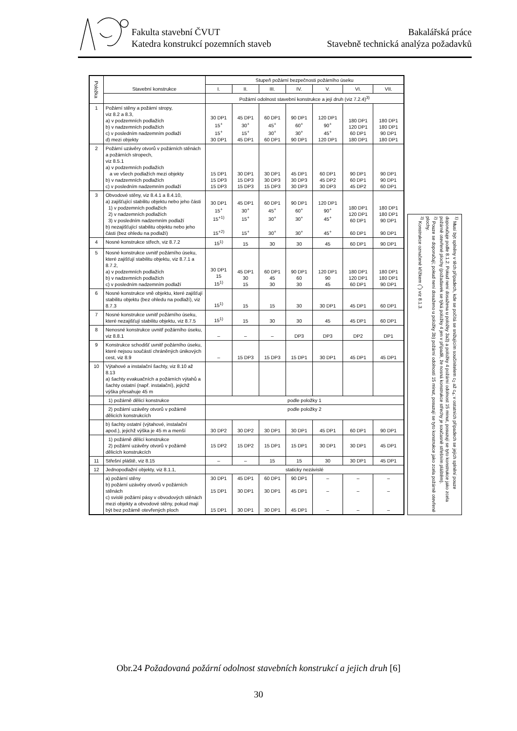Fakulta stavební ČVUT
Katedra konstrukcí pozemních staveb
Bakalářská práce
Stavebně technická analýza požadavků
| Položka | Stavební konstrukce | Stupeň požární bezpečnosti požárního úseku | | | | | | |
| --- | --- | --- | --- | --- | --- | --- | --- | --- |
| | | I. | II. | III. | IV. | V. | VI. | VII. |
| | | Požární odolnost stavební konstrukce a její druh (viz 7.2.4)<sup>3)</sup> | | | | | | |
| 1 | Požární stěny a požární stropy, viz 8.2 a 8.3, a) v podzemních podlažích b) v nadzemních podlažích c) v posledním nadzemním podlaží d) mezi objekty | 30 DP1 15<sup>+</sup> 15<sup>+</sup> 30 DP1 | 45 DP1 30<sup>+</sup> 15<sup>+</sup> 45 DP1 | 60 DP1 45<sup>+</sup> 30<sup>+</sup> 60 DP1 | 90 DP1 60<sup>+</sup> 30<sup>+</sup> 90 DP1 | 120 DP1 90<sup>+</sup> 45<sup>+</sup> 120 DP1 | 180 DP1 120 DP1 60 DP1 180 DP1 | 180 DP1 180 DP1 90 DP1 180 DP1 |
| 2 | Požární uzávěry otvorů v požárních stěnách a požárních stropech, viz 8.5.1 a) v podzemních podlažích a ve všech podlažích mezi objekty b) v nadzemních podlažích c) v posledním nadzemním podlaží | 15 DP1 15 DP3 15 DP3 | 30 DP1 15 DP3 15 DP3 | 30 DP1 30 DP3 15 DP3 | 45 DP1 30 DP3 30 DP3 | 60 DP1 45 DP2 30 DP3 | 90 DP1 60 DP1 45 DP2 | 90 DP1 90 DP1 60 DP1 |
| 3 | Obvodové stěny, viz 8.4.1 a 8.4.10, a) zajišťující stabilitu objektu nebo jeho části 1) v podzemních podlažích 2) v nadzemních podlažích 3) v posledním nadzemním podlaží b) nezajišťující stabilitu objektu nebo jeho části (bez ohledu na podlaží) | 30 DP1 15<sup>+</sup> 15<sup>+1)</sup> 15<sup>+2)</sup> | 45 DP1 30<sup>+</sup> 15<sup>+</sup> 15<sup>+</sup> | 60 DP1 45<sup>+</sup> 30<sup>+</sup> 30<sup>+</sup> | 90 DP1 60<sup>+</sup> 30<sup>+</sup> 30<sup>+</sup> | 120 DP1 90<sup>+</sup> 45<sup>+</sup> 45<sup>+</sup> | 180 DP1 120 DP1 60 DP1 60 DP1 | 180 DP1 180 DP1 90 DP1 90 DP1 |
| 4 | Nosné konstrukce střech, viz 8.7.2 | 15<sup>1)</sup> | 15 | 30 | 30 | 45 | 60 DP1 | 90 DP1 |
| 5 | Nosné konstrukce uvnitř požárního úseku, které zajišťují stabilitu objektu, viz 8.7.1 a 8.7.2, a) v podzemních podlažích b) v nadzemních podlažích c) v posledním nadzemním podlaží | 30 DP1 15 15<sup>1)</sup> | 45 DP1 30 15 | 60 DP1 45 30 | 90 DP1 60 30 | 120 DP1 90 45 | 180 DP1 120 DP1 60 DP1 | 180 DP1 180 DP1 90 DP1 |
| 6 | Nosné konstrukce vně objektu, které zajišťují stabilitu objektu (bez ohledu na podlaží), viz 8.7.3 | 15<sup>1)</sup> | 15 | 15 | 30 | 30 DP1 | 45 DP1 | 60 DP1 |
| 7 | Nosné konstrukce uvnitř požárního úseku, které nezajišťují stabilitu objektu, viz 8.7.5 | 15<sup>1)</sup> | 15 | 30 | 30 | 45 | 45 DP1 | 60 DP1 |
| 8 | Nenosné konstrukce uvnitř požárního úseku, viz 8.8.1 | – | – | – | DP3 | DP3 | DP2 | DP1 |
| 9 | Konstrukce schodišť uvnitř požárního úseku, které nejsou součástí chráněných únikových cest, viz 8.9 | – | 15 DP3 | 15 DP3 | 15 DP1 | 30 DP1 | 45 DP1 | 45 DP1 |
| 10 | Výtahové a instalační šachty, viz 8.10 až 8.13 a) šachty evakuačních a požárních výtahů a šachty ostatní (např. instalační), jejichž výška přesahuje 45 m | | | | | | | |
| | 1) požárně dělicí konstrukce | podle položky 1 | | | | | | |
| | 2) požární uzávěry otvorů v požárně dělicích konstrukcích | podle položky 2 | | | | | | |
| | b) šachty ostatní (výtahové, instalační apod.), jejichž výška je 45 m a menší | 30 DP2 | 30 DP2 | 30 DP1 | 30 DP1 | 45 DP1 | 60 DP1 | 90 DP1 |
| | 1) požárně dělicí konstrukce 2) požární uzávěry otvorů v požárně dělicích konstrukcích | 15 DP2 | 15 DP2 | 15 DP1 | 15 DP1 | 30 DP1 | 30 DP1 | 45 DP1 |
| 11 | Střešní pláště, viz 8.15 | – | – | 15 | 15 | 30 | 30 DP1 | 45 DP1 |
| 12 | Jednopodlažní objekty, viz 8.1.1, | staticky nezávislé | | | | | | |
| | a) požární stěny b) požární uzávěry otvorů v požárních stěnách c) svislé požární pásy v obvodových stěnách mezi objekty a obvodové stěny, pokud mají být bez požárně otevřených ploch | 30 DP1 15 DP1 15 DP1 | 45 DP1 30 DP1 30 DP1 | 60 DP1 30 DP1 30 DP1 | 90 DP1 45 DP1 45 DP1 | – – – | – – – | – – – |
<sup>1)</sup> Musí být splněny v těch případech, kde se počítá se snižujícím součinitelem c<sub>2</sub> až c<sub>4</sub>; v ostatních případech se jejich splnění pouze doporučuje podle 8.1.2. Pokud není dosažena u položky 3a3) a položky 4 požární odolnost 15 minut, posuzují se tyto konstrukce jako zcela požárně otevřené plochy (požadavek se týká položky 4 jen v případě, že nosná konstrukce střechy je současně střešním pláštěm).
<sup>2)</sup> Pouze se doporučují; pokud není dosaženo u položky 3b) požární odolnosti 15 minut, posuzují se tyto konstrukce jako zcela požárně otevřené plochy.
<sup>3)</sup> Konstrukce označené křížkem (<sup>+</sup>) viz 8.1.3.
Obr.24 Požadovaná požární odolnost stavebních konstrukcí a jejich druh [6]
30